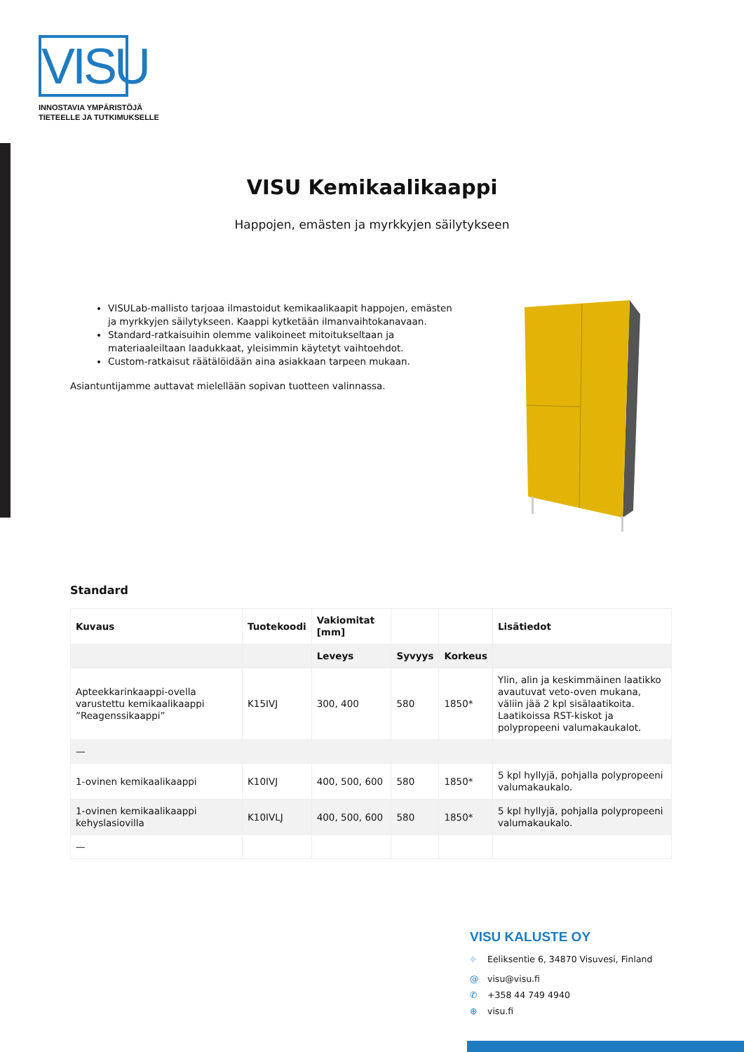VISU
INNOSTAVIA YMPÄRISTÖJÄ
TIETEELLE JA TUTKIMUKSELLE
VISU Kemikaalikaappi
Happojen, emästen ja myrkkyjen säilytykseen
VISULab-mallisto tarjoaa ilmastoidut kemikaalikaapit happojen, emästen ja myrkkyjen säilytykseen. Kaappi kytketään ilmanvaihtokanavaan.
Standard-ratkaisuihin olemme valikoineet mitoitukseltaan ja materiaaleiltaan laadukkaat, yleisimmin käytetyt vaihtoehdot.
Custom-ratkaisut räätälöidään aina asiakkaan tarpeen mukaan.
Asiantuntijamme auttavat mielellään sopivan tuotteen valinnassa.
Standard
| Kuvaus | Tuotekoodi | Vakiomitat [mm] | | | Lisätiedot |
| --- | --- | --- | --- | --- | --- |
| | | Leveys | Syvyys | Korkeus | |
| Apteekkarinkaappi-ovella varustettu kemikaalikaappi ”Reagenssikaappi” | K15IVJ | 300, 400 | 580 | 1850* | Ylin, alin ja keskimmäinen laatikko avautuvat veto-oven mukana, väliin jää 2 kpl sisälaatikoita. Laatikoissa RST-kiskot ja polypropeeni valumakaukalot. |
| — | | | | | |
| 1-ovinen kemikaalikaappi | K10IVJ | 400, 500, 600 | 580 | 1850* | 5 kpl hyllyjä, pohjalla polypropeeni valumakaukalo. |
| 1-ovinen kemikaalikaappi kehyslasiovilla | K10IVLJ | 400, 500, 600 | 580 | 1850* | 5 kpl hyllyjä, pohjalla polypropeeni valumakaukalo. |
| — | | | | | |
VISU KALUSTE OY
⌖ Eeliksentie 6, 34870 Visuvesi, Finland
@ visu@visu.fi
✆ +358 44 749 4940
⊕ visu.fi